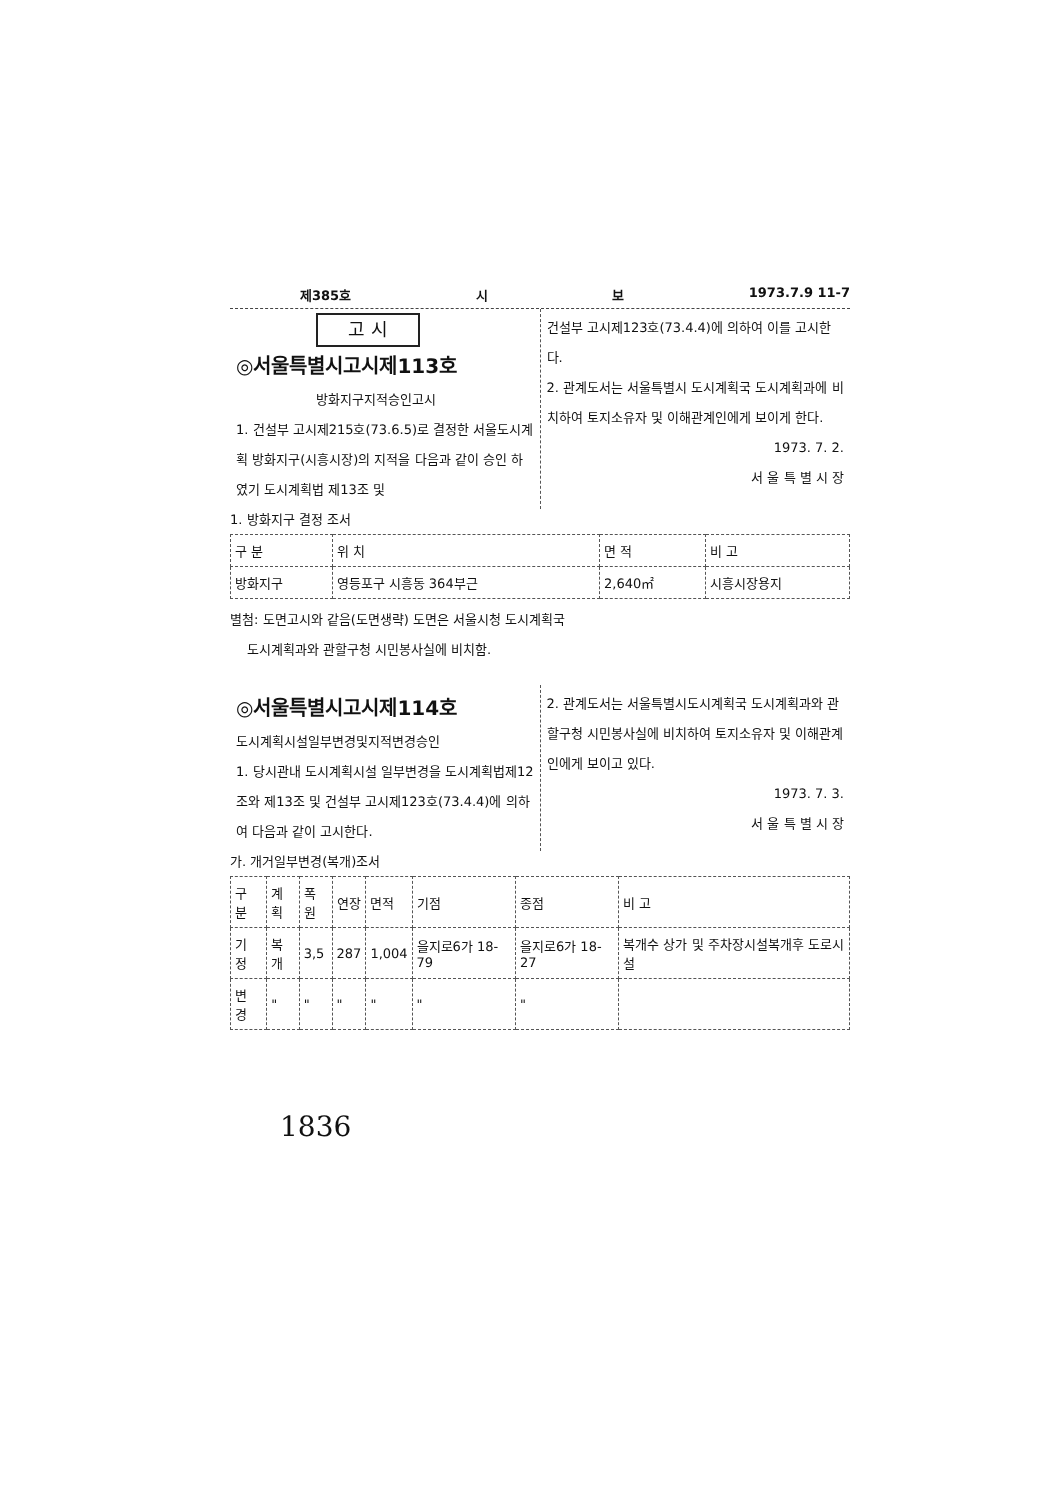제385호 시 보 1973.7.9 11-7
고 시
◎서울특별시고시제113호
방화지구지적승인고시
1. 건설부 고시제215호(73.6.5)로 결정한 서울도시계획 방화지구(시흥시장)의 지적을 다음과 같이 승인 하였기 도시계획법 제13조 및
건설부 고시제123호(73.4.4)에 의하여 이를 고시한다.
2. 관계도서는 서울특별시 도시계획국 도시계획과에 비치하여 토지소유자 및 이해관계인에게 보이게 한다.
1973. 7. 2.
서 울 특 별 시 장
1. 방화지구 결정 조서
| 구 분 | 위 치 | 면 적 | 비 고 |
| --- | --- | --- | --- |
| 방화지구 | 영등포구 시흥동 364부근 | 2,640㎡ | 시흥시장용지 |
별첨: 도면고시와 같음(도면생략) 도면은 서울시청 도시계획국
도시계획과와 관할구청 시민봉사실에 비치함.
◎서울특별시고시제114호
도시계획시설일부변경및지적변경승인
1. 당시관내 도시계획시설 일부변경을 도시계획법제12조와 제13조 및 건설부 고시제123호(73.4.4)에 의하여 다음과 같이 고시한다.
2. 관계도서는 서울특별시도시계획국 도시계획과와 관할구청 시민봉사실에 비치하여 토지소유자 및 이해관계인에게 보이고 있다.
1973. 7. 3.
서 울 특 별 시 장
가. 개거일부변경(복개)조서
| 구 분 | 계획 | 폭원 | 연장 | 면적 | 기점 | 종점 | 비 고 |
| --- | --- | --- | --- | --- | --- | --- | --- |
| 기 정 | 복개 | 3,5 | 287 | 1,004 | 을지로6가 18-79 | 을지로6가 18-27 | 복개수 상가 및 주차장시설복개후 도로시설 |
| 변 경 | " | " | " | " | " | " | |
1836